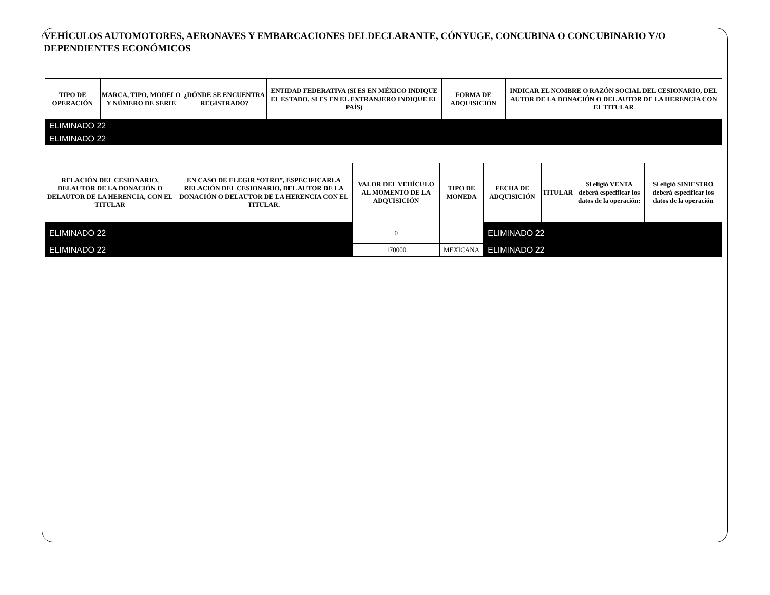VEHÍCULOS AUTOMOTORES, AERONAVES Y EMBARCACIONES DELDECLARANTE, CÓNYUGE, CONCUBINA O CONCUBINARIO Y/O DEPENDIENTES ECONÓMICOS
| TIPO DE OPERACIÓN | MARCA, TIPO, MODELO Y NÚMERO DE SERIE | ¿DÓNDE SE ENCUENTRA REGISTRADO? | ENTIDAD FEDERATIVA (SI ES EN MÉXICO INDIQUE EL ESTADO, SI ES EN EL EXTRANJERO INDIQUE EL PAÍS) | FORMA DE ADQUISICIÓN | INDICAR EL NOMBRE O RAZÓN SOCIAL DEL CESIONARIO, DEL AUTOR DE LA DONACIÓN O DEL AUTOR DE LA HERENCIA CON EL TITULAR |
| --- | --- | --- | --- | --- | --- |
| ELIMINADO 22 | | | | | |
| ELIMINADO 22 | | | | | |
| RELACIÓN DEL CESIONARIO, DELAUTOR DE LA DONACIÓN O DELAUTOR DE LA HERENCIA, CON EL TITULAR | EN CASO DE ELEGIR “OTRO”, ESPECIFICARLA RELACIÓN DEL CESIONARIO, DEL AUTOR DE LA DONACIÓN O DELAUTOR DE LA HERENCIA CON EL TITULAR. | VALOR DEL VEHÍCULO AL MOMENTO DE LA ADQUISICIÓN | TIPO DE MONEDA | FECHA DE ADQUISICIÓN | TITULAR | Si eligió VENTA deberá especificar los datos de la operación: | Si eligió SINIESTRO deberá especificar los datos de la operación |
| --- | --- | --- | --- | --- | --- | --- | --- |
| ELIMINADO 22 | | 0 | | ELIMINADO 22 | | | |
| ELIMINADO 22 | | 170000 | MEXICANA | ELIMINADO 22 | | | |